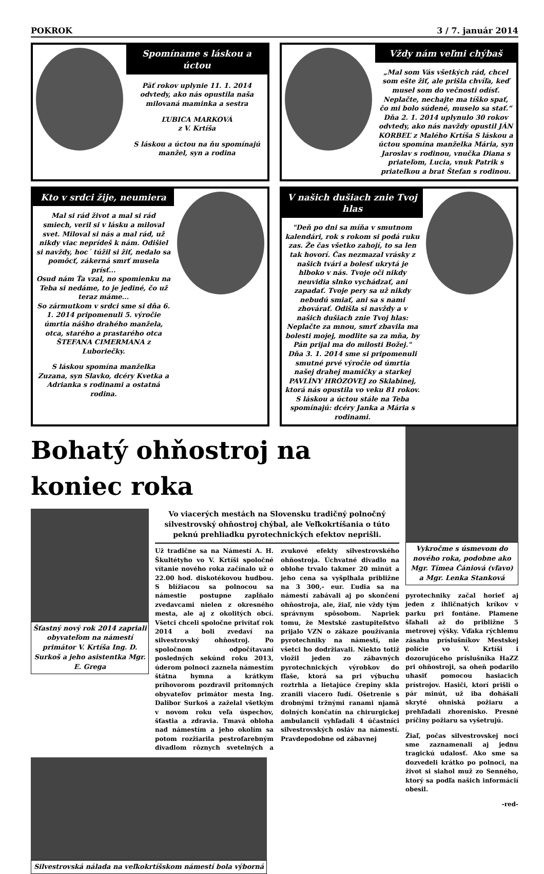POKROK 3 / 7. január 2014
Spomíname s láskou a úctou
Päť rokov uplynie 11. 1. 2014 odvtedy, ako nás opustila naša milovaná maminka a sestra
ĽUBICA MARKOVÁ
z V. Krtíša
S láskou a úctou na ňu spomínajú manžel, syn a rodina
Vždy nám veľmi chýbaš
„Mal som Vás všetkých rád, chcel som ešte žiť, ale prišla chvíľa, keď musel som do večnosti odísť. Neplačte, nechajte ma tíško spať, čo mi bolo súdené, muselo sa stať.“ Dňa 2. 1. 2014 uplynulo 30 rokov odvtedy, ako nás navždy opustil JÁN KORBEĽ z Malého Krtíša S láskou a úctou spomína manželka Mária, syn Jaroslav s rodinou, vnučka Diana s priateľom, Lucia, vnuk Patrik s priateľkou a brat Štefan s rodinou.
Kto v srdci žije, neumiera
Mal si rád život a mal si rád smiech, veril si v lásku a miloval svet. Miloval si nás a mal rád, už nikdy viac neprídeš k nám. Odišiel si navždy, hoc´ túžil si žiť, nedalo sa pomôcť, zákerná smrť musela prísť...
Osud nám Ťa vzal, no spomienku na Teba si nedáme, to je jediné, čo už teraz máme...
So zármutkom v srdci sme si dňa 6. 1. 2014 pripomenuli 5. výročie úmrtia nášho drahého manžela, otca, starého a prastarého otca ŠTEFANA CIMERMANA z Luboriečky.
S láskou spomína manželka Zuzana, syn Slavko, dcéry Kvetka a Adrianka s rodinami a ostatná rodina.
V našich dušiach znie Tvoj hlas
"Deň po dni sa míňa v smutnom kalendári, rok s rokom si podá ruku zas. Že čas všetko zahojí, to sa len tak hovorí. Čas nezmazal vrásky z našich tvári a bolesť ukrytá je hlboko v nás. Tvoje oči nikdy neuvidia slnko vychádzať, ani zapadať. Tvoje pery sa už nikdy nebudú smiať, ani sa s nami zhovárať. Odišla si navždy a v našich dušiach znie Tvoj hlas: Neplačte za mnou, smrť zbavila ma bolesti mojej, modlite sa za mňa, by Pán prijal ma do milosti Božej."
Dňa 3. 1. 2014 sme si pripomenuli smutné prvé výročie od úmrtia našej drahej mamičky a starkej PAVLÍNY HRÓZOVEJ zo Sklabinej, ktorá nás opustila vo veku 81 rokov.
S láskou a úctou stále na Teba spomínajú: dcéry Janka a Mária s rodinami.
Bohatý ohňostroj na koniec roka
Šťastný nový rok 2014 zapriali obyvateľom na námestí primátor V. Krtíša Ing. D. Surkoš a jeho asistentka Mgr. E. Grega
Vo viacerých mestách na Slovensku tradičný polnočný silvestrovský ohňostroj chýbal, ale Veľkokrtíšania o túto peknú prehliadku pyrotechnických efektov neprišli.
Už tradične sa na Námestí A. H. Škultétyho vo V. Krtíši spoločné vítanie nového roka začínalo už o 22.00 hod. diskotékovou hudbou. S blížiacou sa polnocou sa námestie postupne zapĺňalo zvedavcami nielen z okresného mesta, ale aj z okolitých obcí. Všetci chceli spoločne privítať rok 2014 a boli zvedaví na silvestrovský ohňostroj. Po spoločnom odpočítavaní posledných sekúnd roku 2013, úderom polnoci zaznela námestím štátna hymna a krátkym príhovorom pozdravil prítomných obyvateľov primátor mesta Ing. Dalibor Surkoš a zaželal všetkým v novom roku veľa úspechov, šťastia a zdravia. Tmavá obloha nad námestím a jeho okolím sa potom rozžiarila pestrofarebným divadlom rôznych svetelných a zvukové efekty silvestrovského ohňostroja. Úchvatné divadlo na oblohe trvalo takmer 20 minút a jeho cena sa vyšplhala približne na 3 300,- eur. Ľudia sa na námestí zabávali aj po skončení ohňostroja, ale, žiaľ, nie vždy tým správnym spôsobom. Napriek tomu, že Mestské zastupiteľstvo prijalo VZN o zákaze používania pyrotechniky na námestí, nie všetci ho dodržiavali. Niekto totiž vložil jeden zo zábavných pyrotechnických výrobkov do fľaše, ktorá sa pri výbuchu roztrhla a lietajúce črepiny skla zranili viacero ľudí. Ošetrenie s drobnými tržnými ranami njamä dolných končatín na chirurgickej ambulancii vyhľadali 4 účastníci silvestrovských osláv na námestí. Pravdepodobne od zábavnej
Silvestrovská nálada na veľkokrtíšskom námestí bola výborná
Vykročme s úsmevom do nového roka, podobne ako Mgr. Tímea Čániová (vľavo) a Mgr. Lenka Stanková
pyrotechniky začal horieť aj jeden z ihličnatých kríkov v parku pri fontáne. Plamene šľahali až do približne 5 metrovej výšky. Vďaka rýchlemu zásahu príslušníkov Mestskej polície vo V. Krtíši i dozorujúceho príslušníka HaZZ pri ohňostroji, sa oheň podarilo uhasiť pomocou hasiacich prístrojov. Hasiči, ktorí prišli o pár minút, už iba dohášali skryté ohniská požiaru a prehľadali zhorenisko. Presné príčiny požiaru sa vyšetrujú.
Žiaľ, počas silvestrovskej noci sme zaznamenali aj jednu tragickú udalosť. Ako sme sa dozvedeli krátko po polnoci, na život si siahol muž zo Senného, ktorý sa podľa našich informácií obesil.
-red-